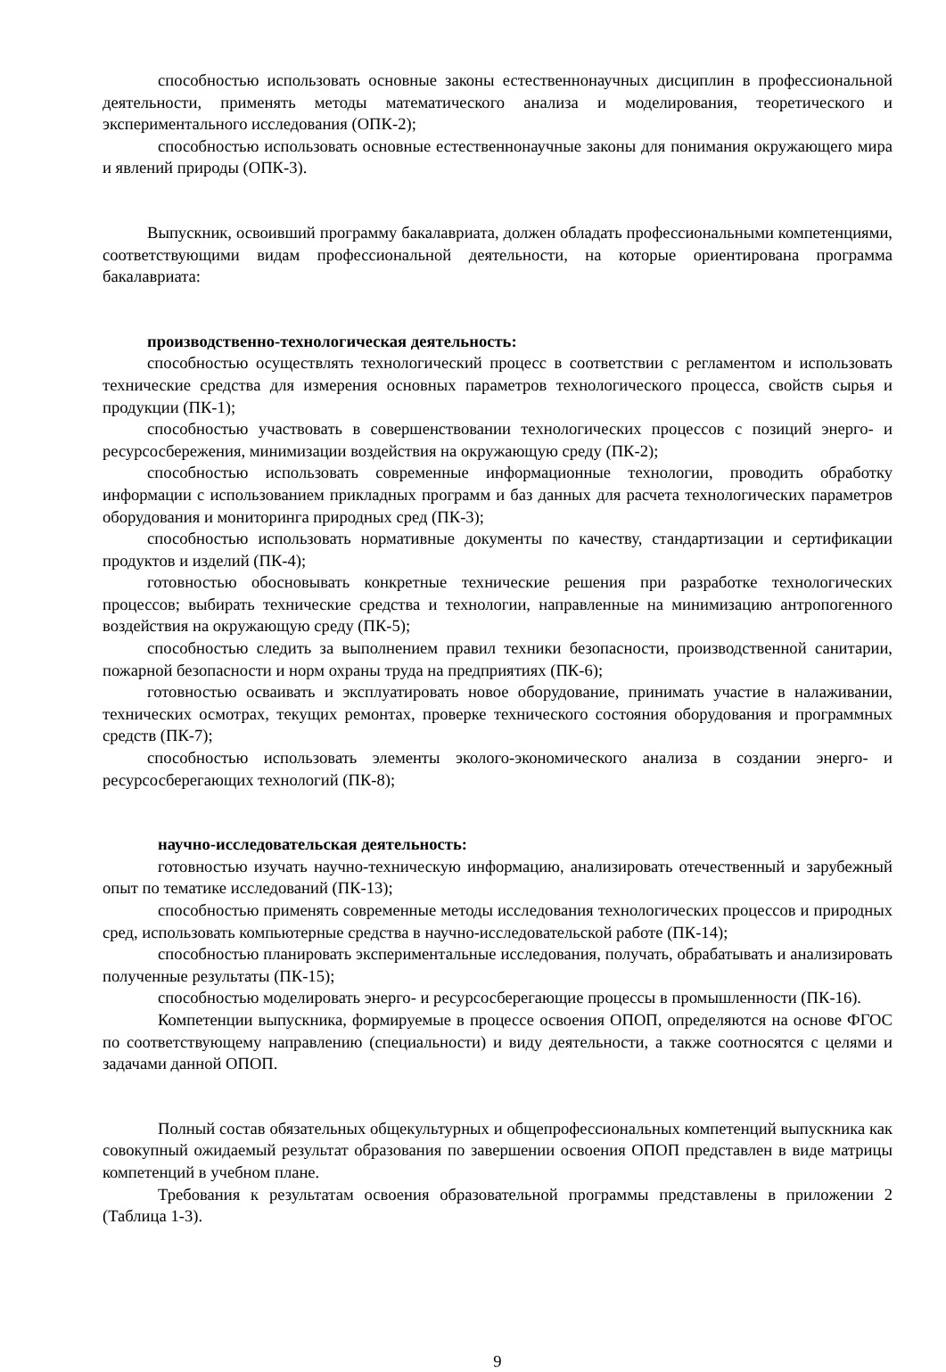способностью использовать основные законы естественнонаучных дисциплин в профессиональной деятельности, применять методы математического анализа и моделирования, теоретического и экспериментального исследования (ОПК-2);
способностью использовать основные естественнонаучные законы для понимания окружающего мира и явлений природы (ОПК-3).
Выпускник, освоивший программу бакалавриата, должен обладать профессиональными компетенциями, соответствующими видам профессиональной деятельности, на которые ориентирована программа бакалавриата:
производственно-технологическая деятельность:
способностью осуществлять технологический процесс в соответствии с регламентом и использовать технические средства для измерения основных параметров технологического процесса, свойств сырья и продукции (ПК-1);
способностью участвовать в совершенствовании технологических процессов с позиций энерго- и ресурсосбережения, минимизации воздействия на окружающую среду (ПК-2);
способностью использовать современные информационные технологии, проводить обработку информации с использованием прикладных программ и баз данных для расчета технологических параметров оборудования и мониторинга природных сред (ПК-3);
способностью использовать нормативные документы по качеству, стандартизации и сертификации продуктов и изделий (ПК-4);
готовностью обосновывать конкретные технические решения при разработке технологических процессов; выбирать технические средства и технологии, направленные на минимизацию антропогенного воздействия на окружающую среду (ПК-5);
способностью следить за выполнением правил техники безопасности, производственной санитарии, пожарной безопасности и норм охраны труда на предприятиях (ПК-6);
готовностью осваивать и эксплуатировать новое оборудование, принимать участие в налаживании, технических осмотрах, текущих ремонтах, проверке технического состояния оборудования и программных средств (ПК-7);
способностью использовать элементы эколого-экономического анализа в создании энерго- и ресурсосберегающих технологий (ПК-8);
научно-исследовательская деятельность:
готовностью изучать научно-техническую информацию, анализировать отечественный и зарубежный опыт по тематике исследований (ПК-13);
способностью применять современные методы исследования технологических процессов и природных сред, использовать компьютерные средства в научно-исследовательской работе (ПК-14);
способностью планировать экспериментальные исследования, получать, обрабатывать и анализировать полученные результаты (ПК-15);
способностью моделировать энерго- и ресурсосберегающие процессы в промышленности (ПК-16).
Компетенции выпускника, формируемые в процессе освоения ОПОП, определяются на основе ФГОС по соответствующему направлению (специальности) и виду деятельности, а также соотносятся с целями и задачами данной ОПОП.
Полный состав обязательных общекультурных и общепрофессиональных компетенций выпускника как совокупный ожидаемый результат образования по завершении освоения ОПОП представлен в виде матрицы компетенций в учебном плане.
Требования к результатам освоения образовательной программы представлены в приложении 2 (Таблица 1-3).
9